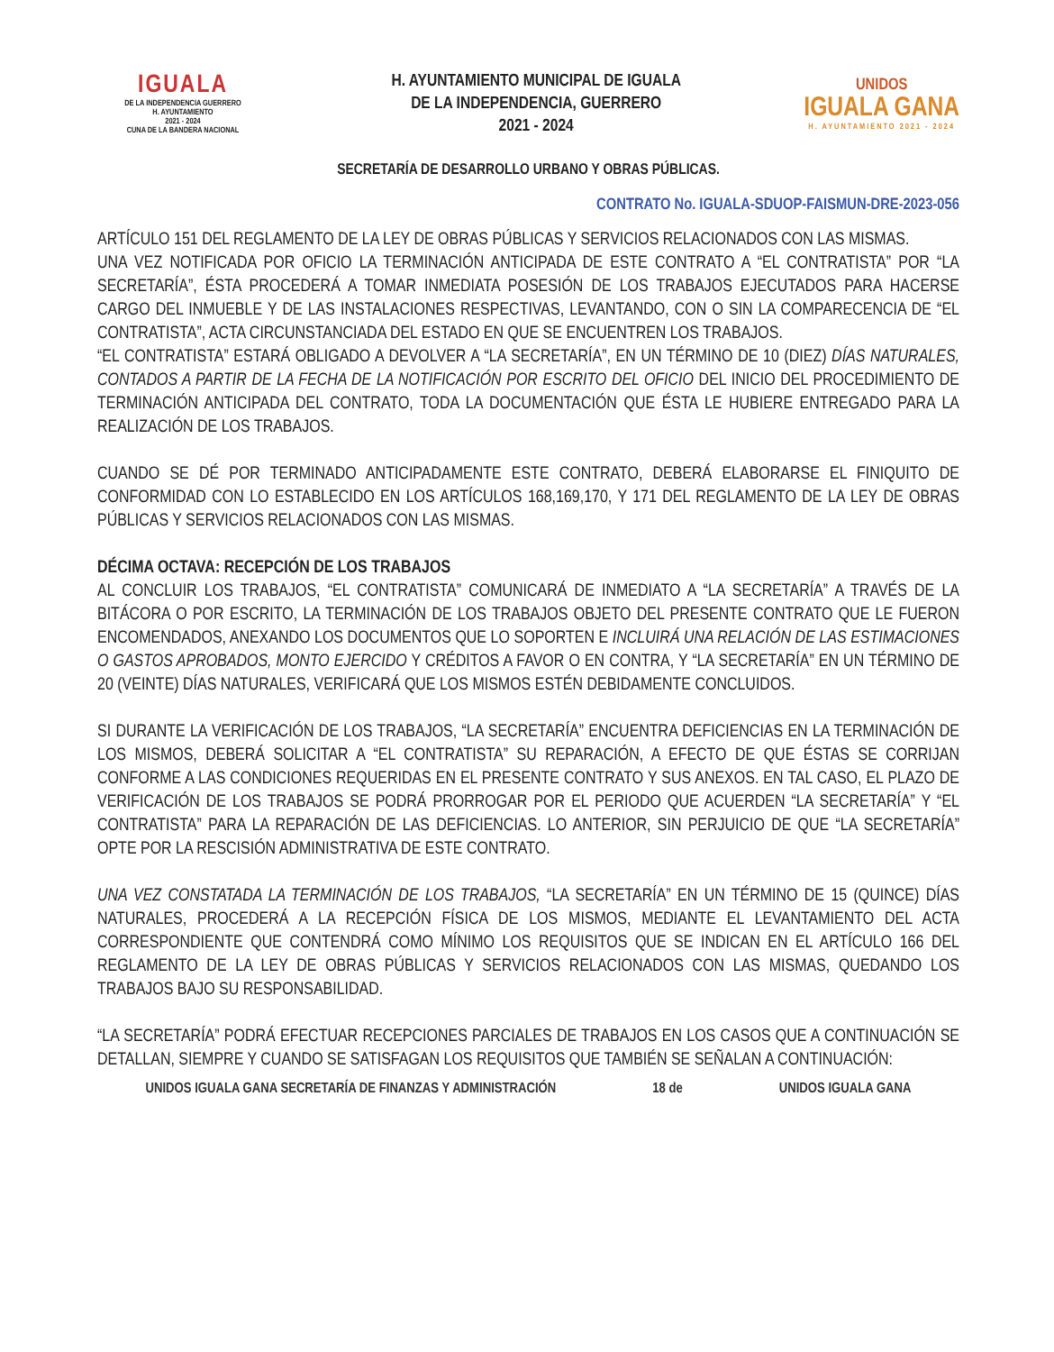IGUALA
DE LA INDEPENDENCIA GUERRERO
H. AYUNTAMIENTO
2021 - 2024
CUNA DE LA BANDERA NACIONAL
H. AYUNTAMIENTO MUNICIPAL DE IGUALA
DE LA INDEPENDENCIA, GUERRERO
2021 - 2024
UNIDOS
IGUALA GANA
H. AYUNTAMIENTO 2021 - 2024
SECRETARÍA DE DESARROLLO URBANO Y OBRAS PÚBLICAS.
CONTRATO No. IGUALA-SDUOP-FAISMUN-DRE-2023-056
ARTÍCULO 151 DEL REGLAMENTO DE LA LEY DE OBRAS PÚBLICAS Y SERVICIOS RELACIONADOS CON LAS MISMAS.
UNA VEZ NOTIFICADA POR OFICIO LA TERMINACIÓN ANTICIPADA DE ESTE CONTRATO A “EL CONTRATISTA” POR “LA SECRETARÍA”, ÉSTA PROCEDERÁ A TOMAR INMEDIATA POSESIÓN DE LOS TRABAJOS EJECUTADOS PARA HACERSE CARGO DEL INMUEBLE Y DE LAS INSTALACIONES RESPECTIVAS, LEVANTANDO, CON O SIN LA COMPARECENCIA DE “EL CONTRATISTA”, ACTA CIRCUNSTANCIADA DEL ESTADO EN QUE SE ENCUENTREN LOS TRABAJOS.
“EL CONTRATISTA” ESTARÁ OBLIGADO A DEVOLVER A “LA SECRETARÍA”, EN UN TÉRMINO DE 10 (DIEZ) DÍAS NATURALES, CONTADOS A PARTIR DE LA FECHA DE LA NOTIFICACIÓN POR ESCRITO DEL OFICIO DEL INICIO DEL PROCEDIMIENTO DE TERMINACIÓN ANTICIPADA DEL CONTRATO, TODA LA DOCUMENTACIÓN QUE ÉSTA LE HUBIERE ENTREGADO PARA LA REALIZACIÓN DE LOS TRABAJOS.
CUANDO SE DÉ POR TERMINADO ANTICIPADAMENTE ESTE CONTRATO, DEBERÁ ELABORARSE EL FINIQUITO DE CONFORMIDAD CON LO ESTABLECIDO EN LOS ARTÍCULOS 168,169,170, Y 171 DEL REGLAMENTO DE LA LEY DE OBRAS PÚBLICAS Y SERVICIOS RELACIONADOS CON LAS MISMAS.
DÉCIMA OCTAVA: RECEPCIÓN DE LOS TRABAJOS
AL CONCLUIR LOS TRABAJOS, “EL CONTRATISTA” COMUNICARÁ DE INMEDIATO A “LA SECRETARÍA” A TRAVÉS DE LA BITÁCORA O POR ESCRITO, LA TERMINACIÓN DE LOS TRABAJOS OBJETO DEL PRESENTE CONTRATO QUE LE FUERON ENCOMENDADOS, ANEXANDO LOS DOCUMENTOS QUE LO SOPORTEN E INCLUIRÁ UNA RELACIÓN DE LAS ESTIMACIONES O GASTOS APROBADOS, MONTO EJERCIDO Y CRÉDITOS A FAVOR O EN CONTRA, Y “LA SECRETARÍA” EN UN TÉRMINO DE 20 (VEINTE) DÍAS NATURALES, VERIFICARÁ QUE LOS MISMOS ESTÉN DEBIDAMENTE CONCLUIDOS.
SI DURANTE LA VERIFICACIÓN DE LOS TRABAJOS, “LA SECRETARÍA” ENCUENTRA DEFICIENCIAS EN LA TERMINACIÓN DE LOS MISMOS, DEBERÁ SOLICITAR A “EL CONTRATISTA” SU REPARACIÓN, A EFECTO DE QUE ÉSTAS SE CORRIJAN CONFORME A LAS CONDICIONES REQUERIDAS EN EL PRESENTE CONTRATO Y SUS ANEXOS. EN TAL CASO, EL PLAZO DE VERIFICACIÓN DE LOS TRABAJOS SE PODRÁ PRORROGAR POR EL PERIODO QUE ACUERDEN “LA SECRETARÍA” Y “EL CONTRATISTA” PARA LA REPARACIÓN DE LAS DEFICIENCIAS. LO ANTERIOR, SIN PERJUICIO DE QUE “LA SECRETARÍA” OPTE POR LA RESCISIÓN ADMINISTRATIVA DE ESTE CONTRATO.
UNA VEZ CONSTATADA LA TERMINACIÓN DE LOS TRABAJOS, “LA SECRETARÍA” EN UN TÉRMINO DE 15 (QUINCE) DÍAS NATURALES, PROCEDERÁ A LA RECEPCIÓN FÍSICA DE LOS MISMOS, MEDIANTE EL LEVANTAMIENTO DEL ACTA CORRESPONDIENTE QUE CONTENDRÁ COMO MÍNIMO LOS REQUISITOS QUE SE INDICAN EN EL ARTÍCULO 166 DEL REGLAMENTO DE LA LEY DE OBRAS PÚBLICAS Y SERVICIOS RELACIONADOS CON LAS MISMAS, QUEDANDO LOS TRABAJOS BAJO SU RESPONSABILIDAD.
“LA SECRETARÍA” PODRÁ EFECTUAR RECEPCIONES PARCIALES DE TRABAJOS EN LOS CASOS QUE A CONTINUACIÓN SE DETALLAN, SIEMPRE Y CUANDO SE SATISFAGAN LOS REQUISITOS QUE TAMBIÉN SE SEÑALAN A CONTINUACIÓN:
UNIDOS IGUALA GANA SECRETARÍA DE FINANZAS Y ADMINISTRACIÓN 18 de UNIDOS IGUALA GANA